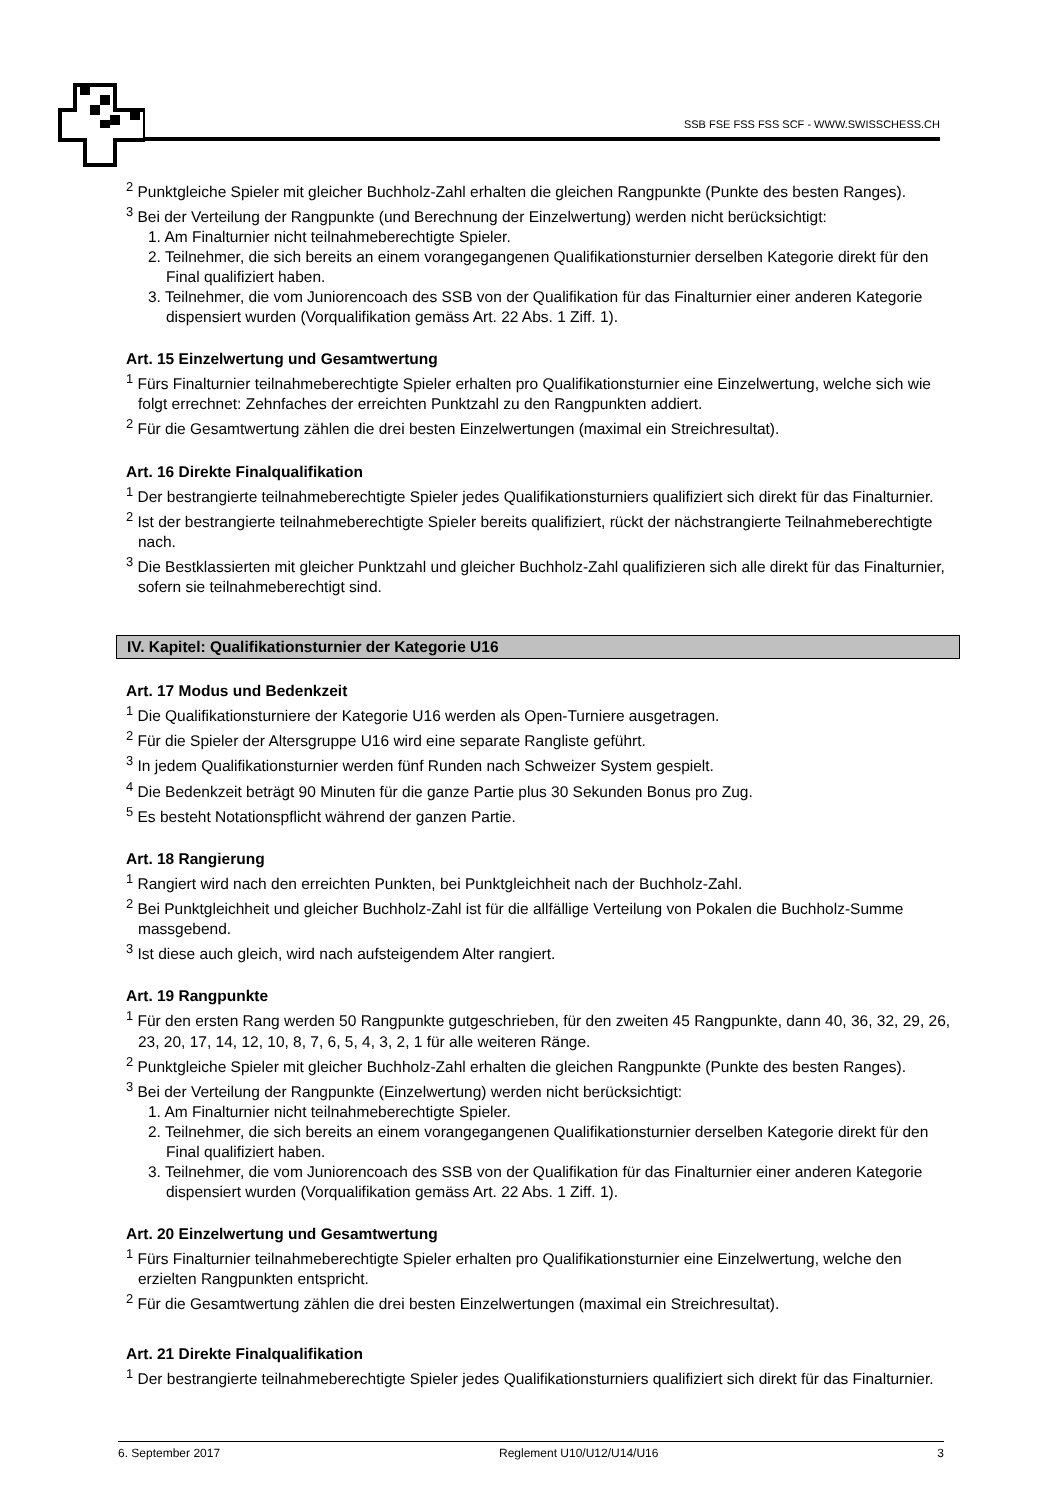SSB FSE FSS FSS SCF - WWW.SWISSCHESS.CH
<sup>2</sup> Punktgleiche Spieler mit gleicher Buchholz-Zahl erhalten die gleichen Rangpunkte (Punkte des besten Ranges).
<sup>3</sup> Bei der Verteilung der Rangpunkte (und Berechnung der Einzelwertung) werden nicht berücksichtigt:
1. Am Finalturnier nicht teilnahmeberechtigte Spieler.
2. Teilnehmer, die sich bereits an einem vorangegangenen Qualifikationsturnier derselben Kategorie direkt für den Final qualifiziert haben.
3. Teilnehmer, die vom Juniorencoach des SSB von der Qualifikation für das Finalturnier einer anderen Kategorie dispensiert wurden (Vorqualifikation gemäss Art. 22 Abs. 1 Ziff. 1).
Art. 15 Einzelwertung und Gesamtwertung
<sup>1</sup> Fürs Finalturnier teilnahmeberechtigte Spieler erhalten pro Qualifikationsturnier eine Einzelwertung, welche sich wie folgt errechnet: Zehnfaches der erreichten Punktzahl zu den Rangpunkten addiert.
<sup>2</sup> Für die Gesamtwertung zählen die drei besten Einzelwertungen (maximal ein Streichresultat).
Art. 16 Direkte Finalqualifikation
<sup>1</sup> Der bestrangierte teilnahmeberechtigte Spieler jedes Qualifikationsturniers qualifiziert sich direkt für das Finalturnier.
<sup>2</sup> Ist der bestrangierte teilnahmeberechtigte Spieler bereits qualifiziert, rückt der nächstrangierte Teilnahmeberechtigte nach.
<sup>3</sup> Die Bestklassierten mit gleicher Punktzahl und gleicher Buchholz-Zahl qualifizieren sich alle direkt für das Finalturnier, sofern sie teilnahmeberechtigt sind.
IV. Kapitel: Qualifikationsturnier der Kategorie U16
Art. 17 Modus und Bedenkzeit
<sup>1</sup> Die Qualifikationsturniere der Kategorie U16 werden als Open-Turniere ausgetragen.
<sup>2</sup> Für die Spieler der Altersgruppe U16 wird eine separate Rangliste geführt.
<sup>3</sup> In jedem Qualifikationsturnier werden fünf Runden nach Schweizer System gespielt.
<sup>4</sup> Die Bedenkzeit beträgt 90 Minuten für die ganze Partie plus 30 Sekunden Bonus pro Zug.
<sup>5</sup> Es besteht Notationspflicht während der ganzen Partie.
Art. 18 Rangierung
<sup>1</sup> Rangiert wird nach den erreichten Punkten, bei Punktgleichheit nach der Buchholz-Zahl.
<sup>2</sup> Bei Punktgleichheit und gleicher Buchholz-Zahl ist für die allfällige Verteilung von Pokalen die Buchholz-Summe massgebend.
<sup>3</sup> Ist diese auch gleich, wird nach aufsteigendem Alter rangiert.
Art. 19 Rangpunkte
<sup>1</sup> Für den ersten Rang werden 50 Rangpunkte gutgeschrieben, für den zweiten 45 Rangpunkte, dann 40, 36, 32, 29, 26, 23, 20, 17, 14, 12, 10, 8, 7, 6, 5, 4, 3, 2, 1 für alle weiteren Ränge.
<sup>2</sup> Punktgleiche Spieler mit gleicher Buchholz-Zahl erhalten die gleichen Rangpunkte (Punkte des besten Ranges).
<sup>3</sup> Bei der Verteilung der Rangpunkte (Einzelwertung) werden nicht berücksichtigt:
1. Am Finalturnier nicht teilnahmeberechtigte Spieler.
2. Teilnehmer, die sich bereits an einem vorangegangenen Qualifikationsturnier derselben Kategorie direkt für den Final qualifiziert haben.
3. Teilnehmer, die vom Juniorencoach des SSB von der Qualifikation für das Finalturnier einer anderen Kategorie dispensiert wurden (Vorqualifikation gemäss Art. 22 Abs. 1 Ziff. 1).
Art. 20 Einzelwertung und Gesamtwertung
<sup>1</sup> Fürs Finalturnier teilnahmeberechtigte Spieler erhalten pro Qualifikationsturnier eine Einzelwertung, welche den erzielten Rangpunkten entspricht.
<sup>2</sup> Für die Gesamtwertung zählen die drei besten Einzelwertungen (maximal ein Streichresultat).
Art. 21 Direkte Finalqualifikation
<sup>1</sup> Der bestrangierte teilnahmeberechtigte Spieler jedes Qualifikationsturniers qualifiziert sich direkt für das Finalturnier.
6. September 2017 Reglement U10/U12/U14/U16 3